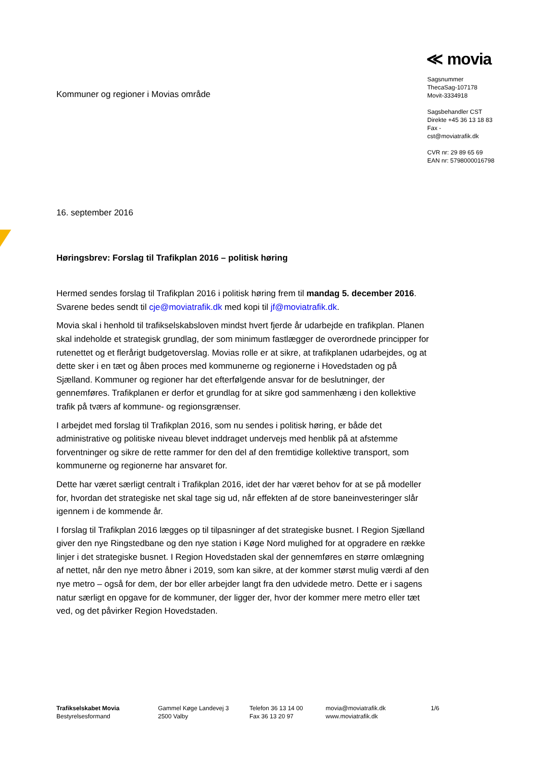Kommuner og regioner i Movias område
≪ movia
Sagsnummer
ThecaSag-107178
Movit-3334918
Sagsbehandler CST
Direkte +45 36 13 18 83
Fax -
cst@moviatrafik.dk
CVR nr: 29 89 65 69
EAN nr: 5798000016798
16. september 2016
Høringsbrev: Forslag til Trafikplan 2016 – politisk høring
Hermed sendes forslag til Trafikplan 2016 i politisk høring frem til mandag 5. december 2016. Svarene bedes sendt til cje@moviatrafik.dk med kopi til jf@moviatrafik.dk.
Movia skal i henhold til trafikselskabsloven mindst hvert fjerde år udarbejde en trafikplan. Planen skal indeholde et strategisk grundlag, der som minimum fastlægger de overordnede principper for rutenettet og et flerårigt budgetoverslag. Movias rolle er at sikre, at trafikplanen udarbejdes, og at dette sker i en tæt og åben proces med kommunerne og regionerne i Hovedstaden og på Sjælland. Kommuner og regioner har det efterfølgende ansvar for de beslutninger, der gennemføres. Trafikplanen er derfor et grundlag for at sikre god sammenhæng i den kollektive trafik på tværs af kommune- og regionsgrænser.
I arbejdet med forslag til Trafikplan 2016, som nu sendes i politisk høring, er både det administrative og politiske niveau blevet inddraget undervejs med henblik på at afstemme forventninger og sikre de rette rammer for den del af den fremtidige kollektive transport, som kommunerne og regionerne har ansvaret for.
Dette har været særligt centralt i Trafikplan 2016, idet der har været behov for at se på modeller for, hvordan det strategiske net skal tage sig ud, når effekten af de store baneinvesteringer slår igennem i de kommende år.
I forslag til Trafikplan 2016 lægges op til tilpasninger af det strategiske busnet. I Region Sjælland giver den nye Ringstedbane og den nye station i Køge Nord mulighed for at opgradere en række linjer i det strategiske busnet. I Region Hovedstaden skal der gennemføres en større omlægning af nettet, når den nye metro åbner i 2019, som kan sikre, at der kommer størst mulig værdi af den nye metro – også for dem, der bor eller arbejder langt fra den udvidede metro. Dette er i sagens natur særligt en opgave for de kommuner, der ligger der, hvor der kommer mere metro eller tæt ved, og det påvirker Region Hovedstaden.
Trafikselskabet Movia
Bestyrelsesformand
Gammel Køge Landevej 3
2500 Valby
Telefon 36 13 14 00
Fax 36 13 20 97
movia@moviatrafik.dk
www.moviatrafik.dk
1/6